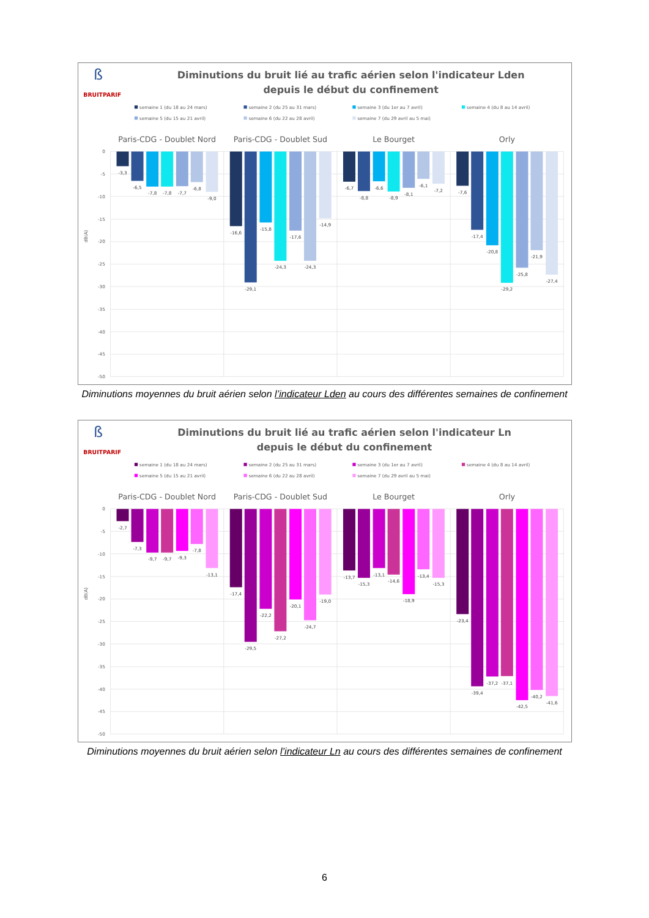ß
BRUITPARIF
Diminutions du bruit lié au trafic aérien selon l'indicateur Lden
depuis le début du confinement
semaine 1 (du 18 au 24 mars)
semaine 2 (du 25 au 31 mars)
semaine 3 (du 1er au 7 avril)
semaine 4 (du 8 au 14 avril)
semaine 5 (du 15 au 21 avril)
semaine 6 (du 22 au 28 avril)
semaine 7 (du 29 avril au 5 mai)
Paris-CDG - Doublet Nord
Paris-CDG - Doublet Sud
Le Bourget
Orly
0
-5
-10
-15
-20
-25
-30
-35
-40
-45
-50
dB(A)
-3,3
-6,5
-7,8
-7,8
-7,7
-6,8
-9,0
-16,6
-29,1
-15,8
-24,3
-17,6
-24,3
-14,9
-6,7
-8,8
-6,6
-8,9
-8,1
-6,1
-7,2
-7,6
-17,4
-20,8
-29,2
-25,8
-21,9
-27,4
Diminutions moyennes du bruit aérien selon l’indicateur Lden au cours des différentes semaines de confinement
ß
BRUITPARIF
Diminutions du bruit lié au trafic aérien selon l'indicateur Ln
depuis le début du confinement
semaine 1 (du 18 au 24 mars)
semaine 2 (du 25 au 31 mars)
semaine 3 (du 1er au 7 avril)
semaine 4 (du 8 au 14 avril)
semaine 5 (du 15 au 21 avril)
semaine 6 (du 22 au 28 avril)
semaine 7 (du 29 avril au 5 mai)
Paris-CDG - Doublet Nord
Paris-CDG - Doublet Sud
Le Bourget
Orly
0
-5
-10
-15
-20
-25
-30
-35
-40
-45
-50
dB(A)
-2,7
-7,3
-9,7
-9,7
-9,3
-7,8
-13,1
-17,4
-29,5
-22,2
-27,2
-20,1
-24,7
-19,0
-13,7
-15,3
-13,1
-14,6
-18,9
-13,4
-15,3
-23,4
-39,4
-37,2
-37,1
-42,5
-40,2
-41,6
Diminutions moyennes du bruit aérien selon l’indicateur Ln au cours des différentes semaines de confinement
6